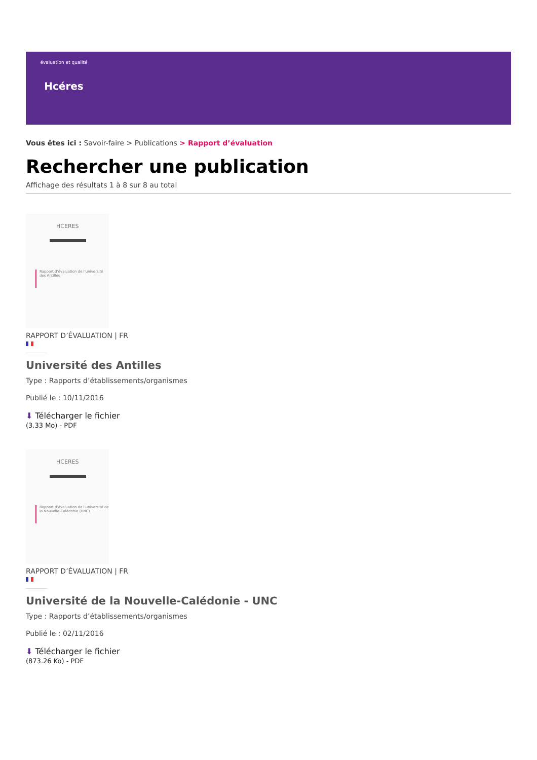évaluation et qualité
Hcéres
Vous êtes ici : Savoir-faire > Publications > Rapport d’évaluation
Rechercher une publication
Affichage des résultats 1 à 8 sur 8 au total
HCERES
Rapport d’évaluation de l’université des Antilles
RAPPORT D’ÉVALUATION | FR
Université des Antilles
Type : Rapports d’établissements/organismes
Publié le : 10/11/2016
⬇ Télécharger le fichier
(3.33 Mo) - PDF
HCERES
Rapport d’évaluation de l’université de la Nouvelle-Calédonie (UNC)
RAPPORT D’ÉVALUATION | FR
Université de la Nouvelle-Calédonie - UNC
Type : Rapports d’établissements/organismes
Publié le : 02/11/2016
⬇ Télécharger le fichier
(873.26 Ko) - PDF